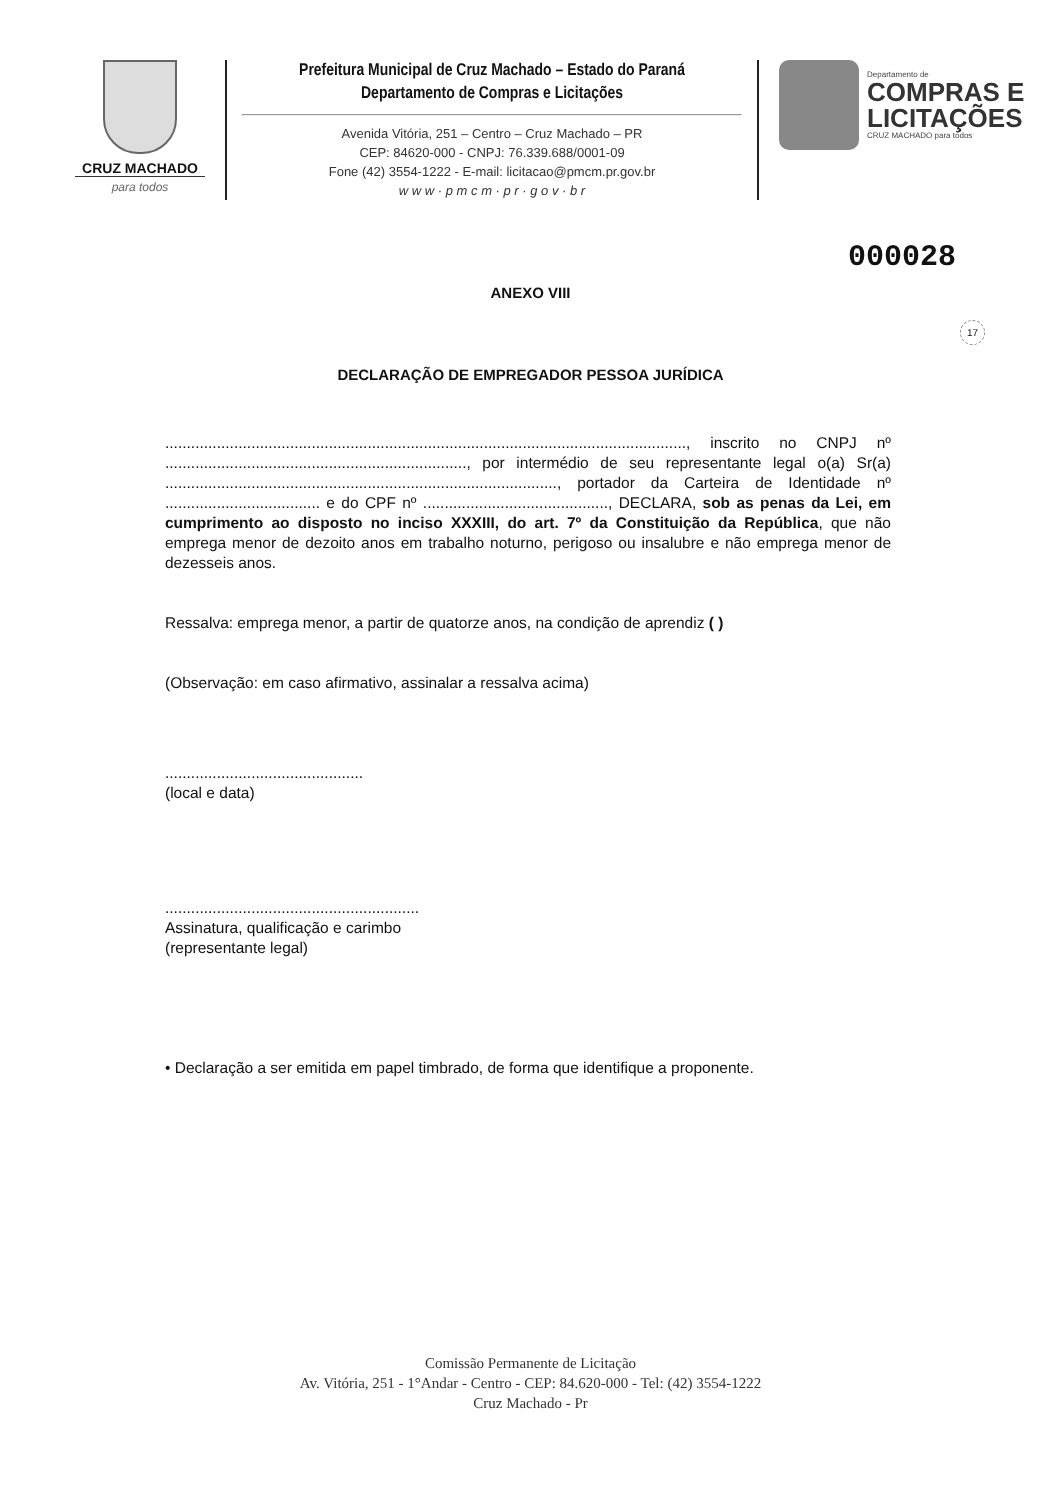CRUZ MACHADO
para todos
Prefeitura Municipal de Cruz Machado – Estado do Paraná
Departamento de Compras e Licitações
Avenida Vitória, 251 – Centro – Cruz Machado – PR
CEP: 84620-000 - CNPJ: 76.339.688/0001-09
Fone (42) 3554-1222 - E-mail: licitacao@pmcm.pr.gov.br
w w w · p m c m · p r · g o v · b r
Departamento de
COMPRAS E
LICITAÇÕES
CRUZ MACHADO para todos
000028
17
ANEXO VIII
DECLARAÇÃO DE EMPREGADOR PESSOA JURÍDICA
........................................................................................................................., inscrito no CNPJ nº ......................................................................, por intermédio de seu representante legal o(a) Sr(a) ..........................................................................................., portador da Carteira de Identidade nº .................................... e do CPF nº ..........................................., DECLARA, sob as penas da Lei, em cumprimento ao disposto no inciso XXXIII, do art. 7º da Constituição da República, que não emprega menor de dezoito anos em trabalho noturno, perigoso ou insalubre e não emprega menor de dezesseis anos.
Ressalva: emprega menor, a partir de quatorze anos, na condição de aprendiz ( )
(Observação: em caso afirmativo, assinalar a ressalva acima)
..............................................
(local e data)
...........................................................
Assinatura, qualificação e carimbo
(representante legal)
• Declaração a ser emitida em papel timbrado, de forma que identifique a proponente.
Comissão Permanente de Licitação
Av. Vitória, 251 - 1°Andar - Centro - CEP: 84.620-000 - Tel: (42) 3554-1222
Cruz Machado - Pr